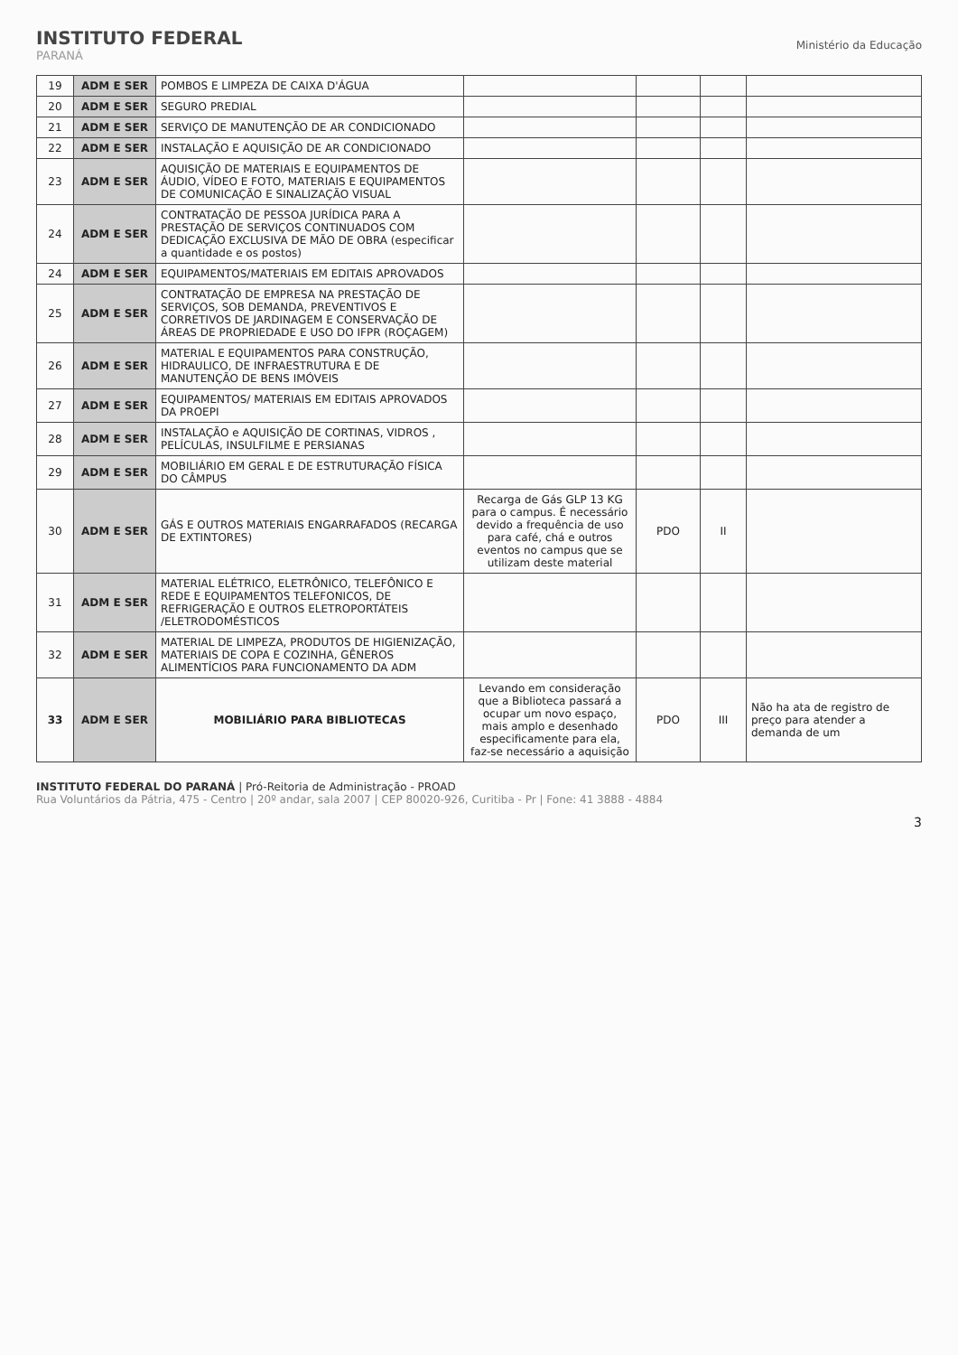INSTITUTO FEDERAL
PARANÁ
Ministério da Educação
| 19 | ADM E SER | POMBOS E LIMPEZA DE CAIXA D'ÁGUA | | | | |
| 20 | ADM E SER | SEGURO PREDIAL | | | | |
| 21 | ADM E SER | SERVIÇO DE MANUTENÇÃO DE AR CONDICIONADO | | | | |
| 22 | ADM E SER | INSTALAÇÃO E AQUISIÇÃO DE AR CONDICIONADO | | | | |
| 23 | ADM E SER | AQUISIÇÃO DE MATERIAIS E EQUIPAMENTOS DE ÁUDIO, VÍDEO E FOTO, MATERIAIS E EQUIPAMENTOS DE COMUNICAÇÃO E SINALIZAÇÃO VISUAL | | | | |
| 24 | ADM E SER | CONTRATAÇÃO DE PESSOA JURÍDICA PARA A PRESTAÇÃO DE SERVIÇOS CONTINUADOS COM DEDICAÇÃO EXCLUSIVA DE MÃO DE OBRA (especificar a quantidade e os postos) | | | | |
| 24 | ADM E SER | EQUIPAMENTOS/MATERIAIS EM EDITAIS APROVADOS | | | | |
| 25 | ADM E SER | CONTRATAÇÃO DE EMPRESA NA PRESTAÇÃO DE SERVIÇOS, SOB DEMANDA, PREVENTIVOS E CORRETIVOS DE JARDINAGEM E CONSERVAÇÃO DE ÁREAS DE PROPRIEDADE E USO DO IFPR (ROÇAGEM) | | | | |
| 26 | ADM E SER | MATERIAL E EQUIPAMENTOS PARA CONSTRUÇÃO, HIDRAULICO, DE INFRAESTRUTURA E DE MANUTENÇÃO DE BENS IMÓVEIS | | | | |
| 27 | ADM E SER | EQUIPAMENTOS/ MATERIAIS EM EDITAIS APROVADOS DA PROEPI | | | | |
| 28 | ADM E SER | INSTALAÇÃO e AQUISIÇÃO DE CORTINAS, VIDROS , PELÍCULAS, INSULFILME E PERSIANAS | | | | |
| 29 | ADM E SER | MOBILIÁRIO EM GERAL E DE ESTRUTURAÇÃO FÍSICA DO CÂMPUS | | | | |
| 30 | ADM E SER | GÁS E OUTROS MATERIAIS ENGARRAFADOS (RECARGA DE EXTINTORES) | Recarga de Gás GLP 13 KG para o campus. É necessário devido a frequência de uso para café, chá e outros eventos no campus que se utilizam deste material | PDO | II | |
| 31 | ADM E SER | MATERIAL ELÉTRICO, ELETRÔNICO, TELEFÔNICO E REDE E EQUIPAMENTOS TELEFONICOS, DE REFRIGERAÇÃO E OUTROS ELETROPORTÁTEIS /ELETRODOMÉSTICOS | | | | |
| 32 | ADM E SER | MATERIAL DE LIMPEZA, PRODUTOS DE HIGIENIZAÇÃO, MATERIAIS DE COPA E COZINHA, GÊNEROS ALIMENTÍCIOS PARA FUNCIONAMENTO DA ADM | | | | |
| 33 | ADM E SER | MOBILIÁRIO PARA BIBLIOTECAS | Levando em consideração que a Biblioteca passará a ocupar um novo espaço, mais amplo e desenhado especificamente para ela, faz-se necessário a aquisição | PDO | III | Não ha ata de registro de preço para atender a demanda de um |
INSTITUTO FEDERAL DO PARANÁ | Pró-Reitoria de Administração - PROAD
Rua Voluntários da Pátria, 475 - Centro | 20º andar, sala 2007 | CEP 80020-926, Curitiba - Pr | Fone: 41 3888 - 4884
3